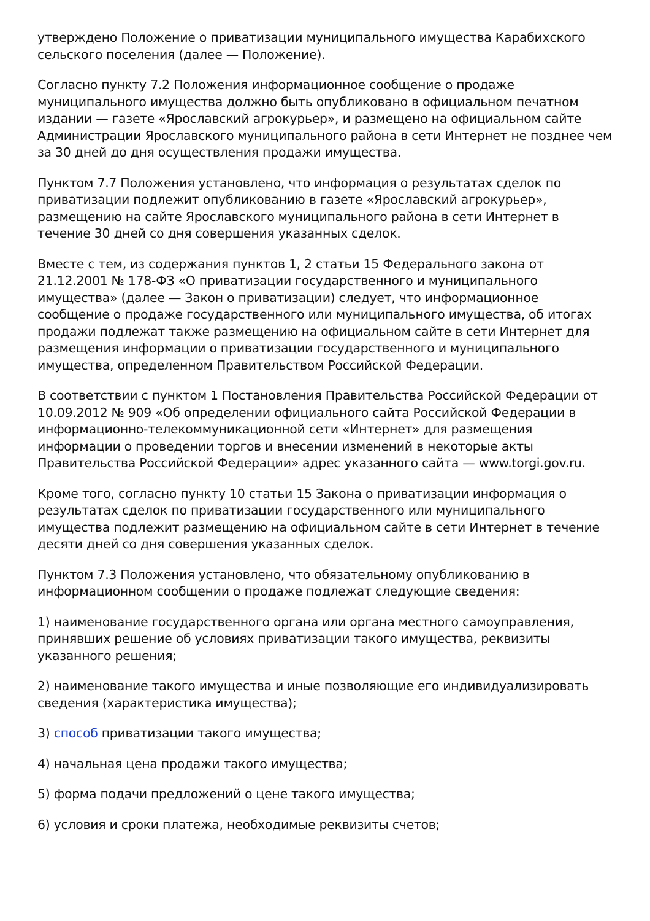утверждено Положение о приватизации муниципального имущества Карабихского сельского поселения (далее — Положение).
Согласно пункту 7.2 Положения информационное сообщение о продаже муниципального имущества должно быть опубликовано в официальном печатном издании — газете «Ярославский агрокурьер», и размещено на официальном сайте Администрации Ярославского муниципального района в сети Интернет не позднее чем за 30 дней до дня осуществления продажи имущества.
Пунктом 7.7 Положения установлено, что информация о результатах сделок по приватизации подлежит опубликованию в газете «Ярославский агрокурьер», размещению на сайте Ярославского муниципального района в сети Интернет в течение 30 дней со дня совершения указанных сделок.
Вместе с тем, из содержания пунктов 1, 2 статьи 15 Федерального закона от 21.12.2001 № 178-ФЗ «О приватизации государственного и муниципального имущества» (далее — Закон о приватизации) следует, что информационное сообщение о продаже государственного или муниципального имущества, об итогах продажи подлежат также размещению на официальном сайте в сети Интернет для размещения информации о приватизации государственного и муниципального имущества, определенном Правительством Российской Федерации.
В соответствии с пунктом 1 Постановления Правительства Российской Федерации от 10.09.2012 № 909 «Об определении официального сайта Российской Федерации в информационно-телекоммуникационной сети «Интернет» для размещения информации о проведении торгов и внесении изменений в некоторые акты Правительства Российской Федерации» адрес указанного сайта — www.torgi.gov.ru.
Кроме того, согласно пункту 10 статьи 15 Закона о приватизации информация о результатах сделок по приватизации государственного или муниципального имущества подлежит размещению на официальном сайте в сети Интернет в течение десяти дней со дня совершения указанных сделок.
Пунктом 7.3 Положения установлено, что обязательному опубликованию в информационном сообщении о продаже подлежат следующие сведения:
1) наименование государственного органа или органа местного самоуправления, принявших решение об условиях приватизации такого имущества, реквизиты указанного решения;
2) наименование такого имущества и иные позволяющие его индивидуализировать сведения (характеристика имущества);
3) способ приватизации такого имущества;
4) начальная цена продажи такого имущества;
5) форма подачи предложений о цене такого имущества;
6) условия и сроки платежа, необходимые реквизиты счетов;